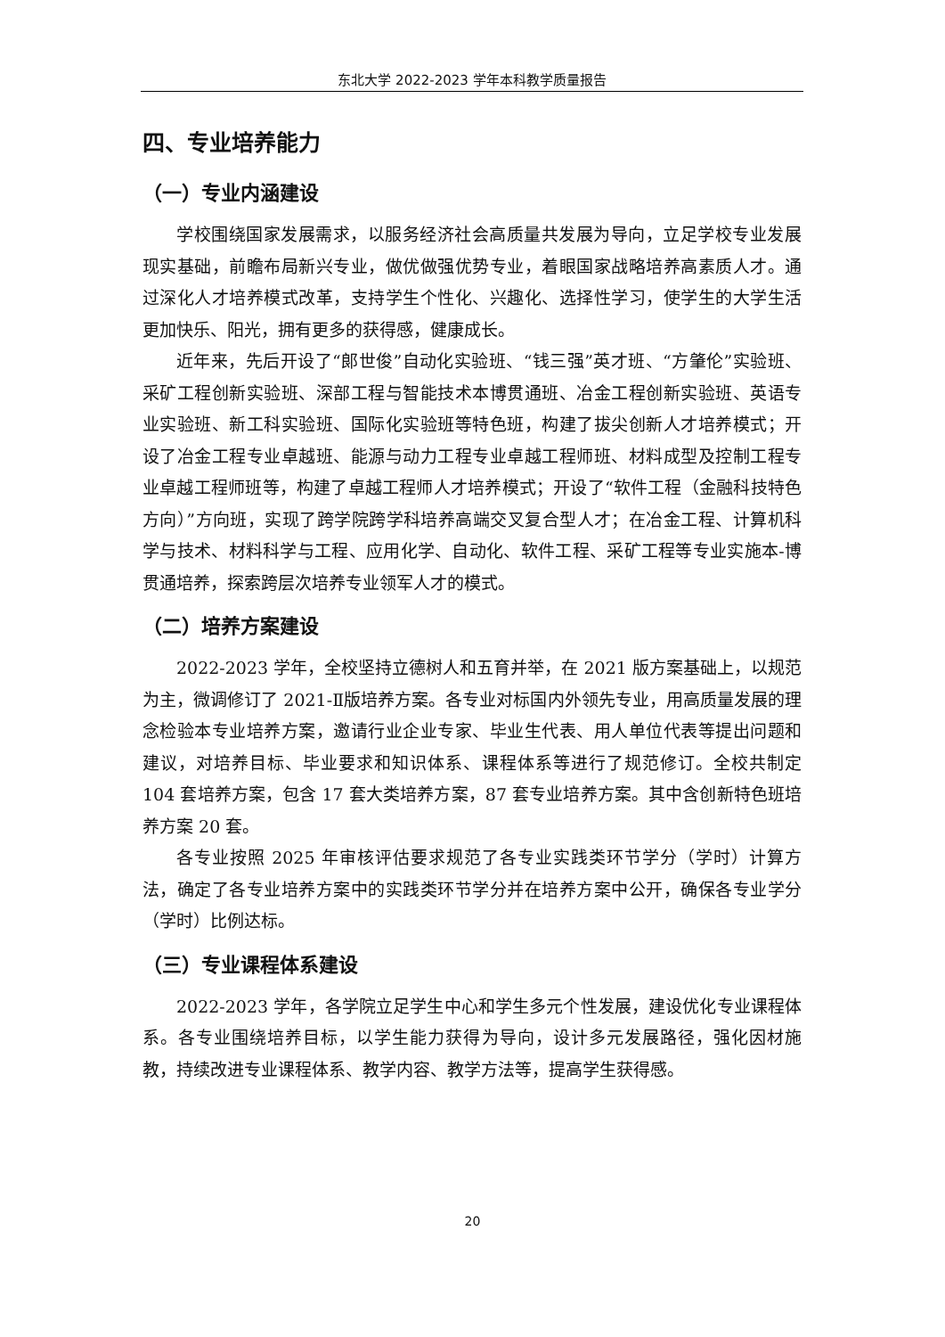东北大学 2022-2023 学年本科教学质量报告
四、专业培养能力
（一）专业内涵建设
学校围绕国家发展需求，以服务经济社会高质量共发展为导向，立足学校专业发展现实基础，前瞻布局新兴专业，做优做强优势专业，着眼国家战略培养高素质人才。通过深化人才培养模式改革，支持学生个性化、兴趣化、选择性学习，使学生的大学生活更加快乐、阳光，拥有更多的获得感，健康成长。
近年来，先后开设了“郎世俊”自动化实验班、“钱三强”英才班、“方肇伦”实验班、采矿工程创新实验班、深部工程与智能技术本博贯通班、冶金工程创新实验班、英语专业实验班、新工科实验班、国际化实验班等特色班，构建了拔尖创新人才培养模式；开设了冶金工程专业卓越班、能源与动力工程专业卓越工程师班、材料成型及控制工程专业卓越工程师班等，构建了卓越工程师人才培养模式；开设了“软件工程（金融科技特色方向）”方向班，实现了跨学院跨学科培养高端交叉复合型人才；在冶金工程、计算机科学与技术、材料科学与工程、应用化学、自动化、软件工程、采矿工程等专业实施本-博贯通培养，探索跨层次培养专业领军人才的模式。
（二）培养方案建设
2022-2023 学年，全校坚持立德树人和五育并举，在 2021 版方案基础上，以规范为主，微调修订了 2021-Ⅱ版培养方案。各专业对标国内外领先专业，用高质量发展的理念检验本专业培养方案，邀请行业企业专家、毕业生代表、用人单位代表等提出问题和建议，对培养目标、毕业要求和知识体系、课程体系等进行了规范修订。全校共制定 104 套培养方案，包含 17 套大类培养方案，87 套专业培养方案。其中含创新特色班培养方案 20 套。
各专业按照 2025 年审核评估要求规范了各专业实践类环节学分（学时）计算方法，确定了各专业培养方案中的实践类环节学分并在培养方案中公开，确保各专业学分（学时）比例达标。
（三）专业课程体系建设
2022-2023 学年，各学院立足学生中心和学生多元个性发展，建设优化专业课程体系。各专业围绕培养目标，以学生能力获得为导向，设计多元发展路径，强化因材施教，持续改进专业课程体系、教学内容、教学方法等，提高学生获得感。
20